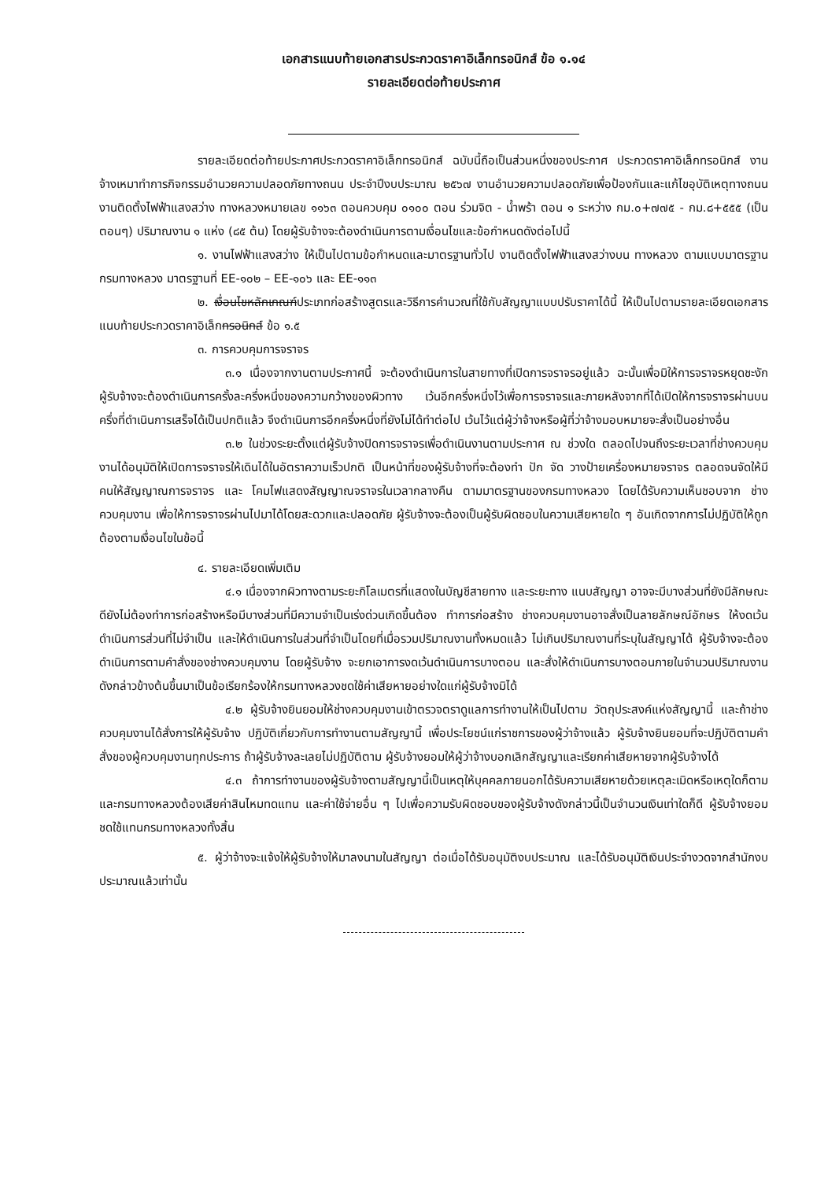เอกสารแนบท้ายเอกสารประกวดราคาอิเล็กทรอนิกส์ ข้อ ๑.๑๔
รายละเอียดต่อท้ายประกาศ
รายละเอียดต่อท้ายประกาศประกวดราคาอิเล็กทรอนิกส์ ฉบับนี้ถือเป็นส่วนหนึ่งของประกาศ ประกวดราคาอิเล็กทรอนิกส์ งานจ้างเหมาทำการกิจกรรมอำนวยความปลอดภัยทางถนน ประจำปีงบประมาณ ๒๕๖๗ งานอำนวยความปลอดภัยเพื่อป้องกันและแก้ไขอุบัติเหตุทางถนน งานติดตั้งไฟฟ้าแสงสว่าง ทางหลวงหมายเลข ๑๑๖๓ ตอนควบคุม ๐๑๐๐ ตอน ร่วมจิต - น้ำพร้า ตอน ๑ ระหว่าง กม.๐+๗๗๕ - กม.๘+๕๕๕ (เป็นตอนๆ) ปริมาณงาน ๑ แห่ง (๘๕ ต้น) โดยผู้รับจ้างจะต้องดำเนินการตามเงื่อนไขและข้อกำหนดดังต่อไปนี้
๑. งานไฟฟ้าแสงสว่าง ให้เป็นไปตามข้อกำหนดและมาตรฐานทั่วไป งานติดตั้งไฟฟ้าแสงสว่างบน ทางหลวง ตามแบบมาตรฐานกรมทางหลวง มาตรฐานที่ EE-๑๐๒ – EE-๑๐๖ และ EE-๑๑๓
๒. เงื่อนไขหลักเกณฑ์ประเภทก่อสร้างสูตรและวิธีการคำนวณที่ใช้กับสัญญาแบบปรับราคาได้นี้ ให้เป็นไปตามรายละเอียดเอกสารแนบท้ายประกวดราคาอิเล็กทรอนิกส์ ข้อ ๑.๕
๓. การควบคุมการจราจร
๓.๑ เนื่องจากงานตามประกาศนี้ จะต้องดำเนินการในสายทางที่เปิดการจราจรอยู่แล้ว ฉะนั้นเพื่อมิให้การจราจรหยุดชะงัก ผู้รับจ้างจะต้องดำเนินการครั้งละครึ่งหนึ่งของความกว้างของผิวทาง เว้นอีกครึ่งหนึ่งไว้เพื่อการจราจรและภายหลังจากที่ได้เปิดให้การจราจรผ่านบนครึ่งที่ดำเนินการเสร็จได้เป็นปกติแล้ว จึงดำเนินการอีกครึ่งหนึ่งที่ยังไม่ได้ทำต่อไป เว้นไว้แต่ผู้ว่าจ้างหรือผู้ที่ว่าจ้างมอบหมายจะสั่งเป็นอย่างอื่น
๓.๒ ในช่วงระยะตั้งแต่ผู้รับจ้างปิดการจราจรเพื่อดำเนินงานตามประกาศ ณ ช่วงใด ตลอดไปจนถึงระยะเวลาที่ช่างควบคุมงานได้อนุมัติให้เปิดการจราจรให้เดินได้ในอัตราความเร็วปกติ เป็นหน้าที่ของผู้รับจ้างที่จะต้องทำ ปัก จัด วางป้ายเครื่องหมายจราจร ตลอดจนจัดให้มีคนให้สัญญาณการจราจร และ โคมไฟแสดงสัญญาณจราจรในเวลากลางคืน ตามมาตรฐานของกรมทางหลวง โดยได้รับความเห็นชอบจาก ช่างควบคุมงาน เพื่อให้การจราจรผ่านไปมาได้โดยสะดวกและปลอดภัย ผู้รับจ้างจะต้องเป็นผู้รับผิดชอบในความเสียหายใด ๆ อันเกิดจากการไม่ปฏิบัติให้ถูกต้องตามเงื่อนไขในข้อนี้
๔. รายละเอียดเพิ่มเติม
๔.๑ เนื่องจากผิวทางตามระยะกิโลเมตรที่แสดงในบัญชีสายทาง และระยะทาง แนบสัญญา อาจจะมีบางส่วนที่ยังมีลักษณะดียังไม่ต้องทำการก่อสร้างหรือมีบางส่วนที่มีความจำเป็นเร่งด่วนเกิดขึ้นต้อง ทำการก่อสร้าง ช่างควบคุมงานอาจสั่งเป็นลายลักษณ์อักษร ให้งดเว้นดำเนินการส่วนที่ไม่จำเป็น และให้ดำเนินการในส่วนที่จำเป็นโดยที่เมื่อรวมปริมาณงานทั้งหมดแล้ว ไม่เกินปริมาณงานที่ระบุในสัญญาได้ ผู้รับจ้างจะต้องดำเนินการตามคำสั่งของช่างควบคุมงาน โดยผู้รับจ้าง จะยกเอาการงดเว้นดำเนินการบางตอน และสั่งให้ดำเนินการบางตอนภายในจำนวนปริมาณงานดังกล่าวข้างต้นขึ้นมาเป็นข้อเรียกร้องให้กรมทางหลวงชดใช้ค่าเสียหายอย่างใดแก่ผู้รับจ้างมิได้
๔.๒ ผู้รับจ้างยินยอมให้ช่างควบคุมงานเข้าตรวจตราดูแลการทำงานให้เป็นไปตาม วัตถุประสงค์แห่งสัญญานี้ และถ้าช่างควบคุมงานได้สั่งการให้ผู้รับจ้าง ปฏิบัติเกี่ยวกับการทำงานตามสัญญานี้ เพื่อประโยชน์แก่ราชการของผู้ว่าจ้างแล้ว ผู้รับจ้างยินยอมที่จะปฏิบัติตามคำสั่งของผู้ควบคุมงานทุกประการ ถ้าผู้รับจ้างละเลยไม่ปฏิบัติตาม ผู้รับจ้างยอมให้ผู้ว่าจ้างบอกเลิกสัญญาและเรียกค่าเสียหายจากผู้รับจ้างได้
๔.๓ ถ้าการทำงานของผู้รับจ้างตามสัญญานี้เป็นเหตุให้บุคคลภายนอกได้รับความเสียหายด้วยเหตุละเมิดหรือเหตุใดก็ตาม และกรมทางหลวงต้องเสียค่าสินไหมทดแทน และค่าใช้จ่ายอื่น ๆ ไปเพื่อความรับผิดชอบของผู้รับจ้างดังกล่าวนี้เป็นจำนวนเงินเท่าใดก็ดี ผู้รับจ้างยอมชดใช้แทนกรมทางหลวงทั้งสิ้น
๕. ผู้ว่าจ้างจะแจ้งให้ผู้รับจ้างให้มาลงนามในสัญญา ต่อเมื่อได้รับอนุมัติงบประมาณ และได้รับอนุมัติเงินประจำงวดจากสำนักงบประมาณแล้วเท่านั้น